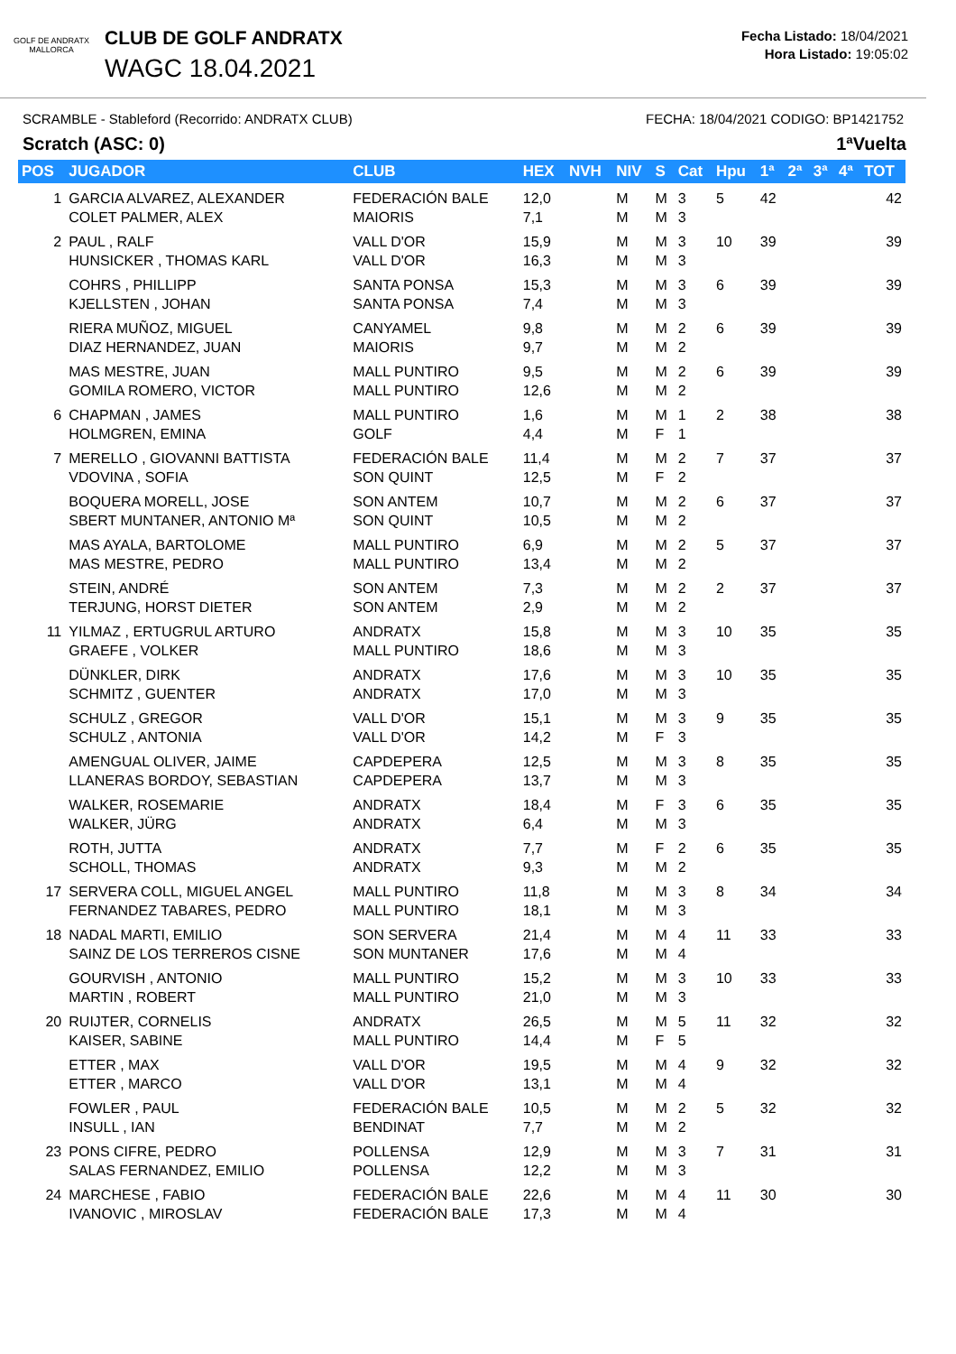GOLF DE ANDRATX
MALLORCA
CLUB DE GOLF ANDRATX
WAGC 18.04.2021
Fecha Listado: 18/04/2021
Hora Listado: 19:05:02
SCRAMBLE - Stableford (Recorrido: ANDRATX CLUB) FECHA: 18/04/2021 CODIGO: BP1421752
Scratch (ASC: 0) 1ªVuelta
| POS | JUGADOR | CLUB | HEX | NVH | NIV | S | Cat | Hpu | 1ª | 2ª | 3ª | 4ª | TOT |
| --- | --- | --- | --- | --- | --- | --- | --- | --- | --- | --- | --- | --- | --- |
| 1 | GARCIA ALVAREZ, ALEXANDER COLET PALMER, ALEX | FEDERACIÓN BALE MAIORIS | 12,0 7,1 | | M M | M M | 3 3 | 5 | 42 | | | | 42 |
| 2 | PAUL , RALF HUNSICKER , THOMAS KARL | VALL D'OR VALL D'OR | 15,9 16,3 | | M M | M M | 3 3 | 10 | 39 | | | | 39 |
| | COHRS , PHILLIPP KJELLSTEN , JOHAN | SANTA PONSA SANTA PONSA | 15,3 7,4 | | M M | M M | 3 3 | 6 | 39 | | | | 39 |
| | RIERA MUÑOZ, MIGUEL DIAZ HERNANDEZ, JUAN | CANYAMEL MAIORIS | 9,8 9,7 | | M M | M M | 2 2 | 6 | 39 | | | | 39 |
| | MAS MESTRE, JUAN GOMILA ROMERO, VICTOR | MALL PUNTIRO MALL PUNTIRO | 9,5 12,6 | | M M | M M | 2 2 | 6 | 39 | | | | 39 |
| 6 | CHAPMAN , JAMES HOLMGREN, EMINA | MALL PUNTIRO GOLF | 1,6 4,4 | | M M | M F | 1 1 | 2 | 38 | | | | 38 |
| 7 | MERELLO , GIOVANNI BATTISTA VDOVINA , SOFIA | FEDERACIÓN BALE SON QUINT | 11,4 12,5 | | M M | M F | 2 2 | 7 | 37 | | | | 37 |
| | BOQUERA MORELL, JOSE SBERT MUNTANER, ANTONIO Mª | SON ANTEM SON QUINT | 10,7 10,5 | | M M | M M | 2 2 | 6 | 37 | | | | 37 |
| | MAS AYALA, BARTOLOME MAS MESTRE, PEDRO | MALL PUNTIRO MALL PUNTIRO | 6,9 13,4 | | M M | M M | 2 2 | 5 | 37 | | | | 37 |
| | STEIN, ANDRÉ TERJUNG, HORST DIETER | SON ANTEM SON ANTEM | 7,3 2,9 | | M M | M M | 2 2 | 2 | 37 | | | | 37 |
| 11 | YILMAZ , ERTUGRUL ARTURO GRAEFE , VOLKER | ANDRATX MALL PUNTIRO | 15,8 18,6 | | M M | M M | 3 3 | 10 | 35 | | | | 35 |
| | DÜNKLER, DIRK SCHMITZ , GUENTER | ANDRATX ANDRATX | 17,6 17,0 | | M M | M M | 3 3 | 10 | 35 | | | | 35 |
| | SCHULZ , GREGOR SCHULZ , ANTONIA | VALL D'OR VALL D'OR | 15,1 14,2 | | M M | M F | 3 3 | 9 | 35 | | | | 35 |
| | AMENGUAL OLIVER, JAIME LLANERAS BORDOY, SEBASTIAN | CAPDEPERA CAPDEPERA | 12,5 13,7 | | M M | M M | 3 3 | 8 | 35 | | | | 35 |
| | WALKER, ROSEMARIE WALKER, JÜRG | ANDRATX ANDRATX | 18,4 6,4 | | M M | F M | 3 3 | 6 | 35 | | | | 35 |
| | ROTH, JUTTA SCHOLL, THOMAS | ANDRATX ANDRATX | 7,7 9,3 | | M M | F M | 2 2 | 6 | 35 | | | | 35 |
| 17 | SERVERA COLL, MIGUEL ANGEL FERNANDEZ TABARES, PEDRO | MALL PUNTIRO MALL PUNTIRO | 11,8 18,1 | | M M | M M | 3 3 | 8 | 34 | | | | 34 |
| 18 | NADAL MARTI, EMILIO SAINZ DE LOS TERREROS CISNE | SON SERVERA SON MUNTANER | 21,4 17,6 | | M M | M M | 4 4 | 11 | 33 | | | | 33 |
| | GOURVISH , ANTONIO MARTIN , ROBERT | MALL PUNTIRO MALL PUNTIRO | 15,2 21,0 | | M M | M M | 3 3 | 10 | 33 | | | | 33 |
| 20 | RUIJTER, CORNELIS KAISER, SABINE | ANDRATX MALL PUNTIRO | 26,5 14,4 | | M M | M F | 5 5 | 11 | 32 | | | | 32 |
| | ETTER , MAX ETTER , MARCO | VALL D'OR VALL D'OR | 19,5 13,1 | | M M | M M | 4 4 | 9 | 32 | | | | 32 |
| | FOWLER , PAUL INSULL , IAN | FEDERACIÓN BALE BENDINAT | 10,5 7,7 | | M M | M M | 2 2 | 5 | 32 | | | | 32 |
| 23 | PONS CIFRE, PEDRO SALAS FERNANDEZ, EMILIO | POLLENSA POLLENSA | 12,9 12,2 | | M M | M M | 3 3 | 7 | 31 | | | | 31 |
| 24 | MARCHESE , FABIO IVANOVIC , MIROSLAV | FEDERACIÓN BALE FEDERACIÓN BALE | 22,6 17,3 | | M M | M M | 4 4 | 11 | 30 | | | | 30 |